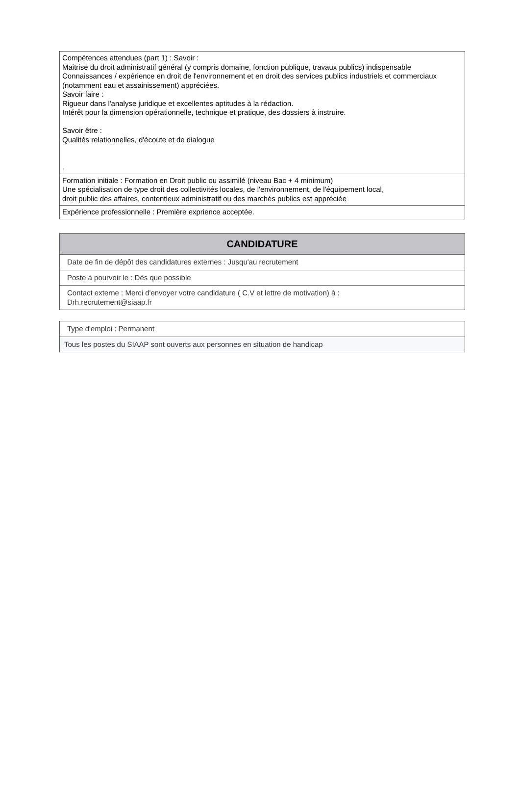| Compétences attendues (part 1) : Savoir : Maitrise du droit administratif général (y compris domaine, fonction publique, travaux publics) indispensable Connaissances / expérience en droit de l'environnement et en droit des services publics industriels et commerciaux (notamment eau et assainissement) appréciées. Savoir faire : Rigueur dans l'analyse juridique et excellentes aptitudes à la rédaction. Intérêt pour la dimension opérationnelle, technique et pratique, des dossiers à instruire. Savoir être : Qualités relationnelles, d'écoute et de dialogue . |
| Formation initiale : Formation en Droit public ou assimilé (niveau Bac + 4 minimum) Une spécialisation de type droit des collectivités locales, de l'environnement, de l'équipement local, droit public des affaires, contentieux administratif ou des marchés publics est appréciée |
| Expérience professionnelle : Première exprience acceptée. |
| CANDIDATURE |
| --- |
| Date de fin de dépôt des candidatures externes : Jusqu'au recrutement |
| Poste à pourvoir le : Dès que possible |
| Contact externe : Merci d'envoyer votre candidature ( C.V et lettre de motivation) à : Drh.recrutement@siaap.fr |
| Type d'emploi : Permanent |
| Tous les postes du SIAAP sont ouverts aux personnes en situation de handicap |